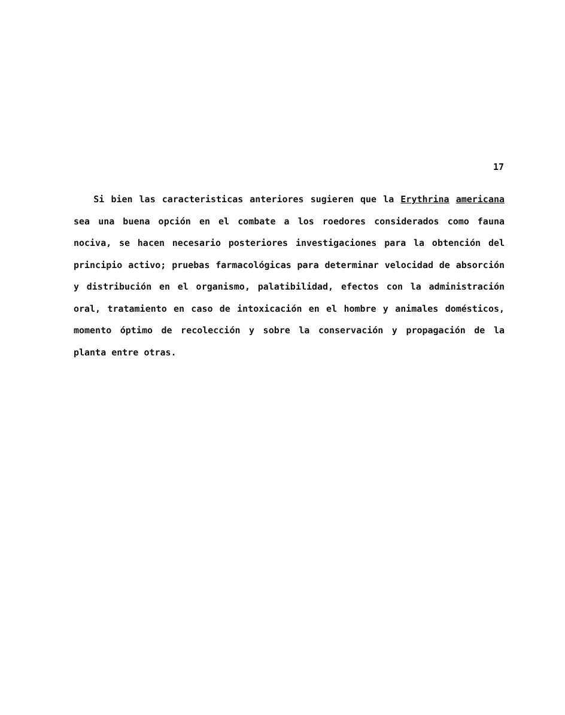17
Si bien las caracteristicas anteriores sugieren que la Erythrina americana sea una buena opción en el combate a los roedores considerados como fauna nociva, se hacen necesario posteriores investigaciones para la obtención del principio activo; pruebas farmacológicas para determinar velocidad de absorción y distribución en el organismo, palatibilidad, efectos con la administración oral, tratamiento en caso de intoxicación en el hombre y animales domésticos, momento óptimo de recolección y sobre la conservación y propagación de la planta entre otras.